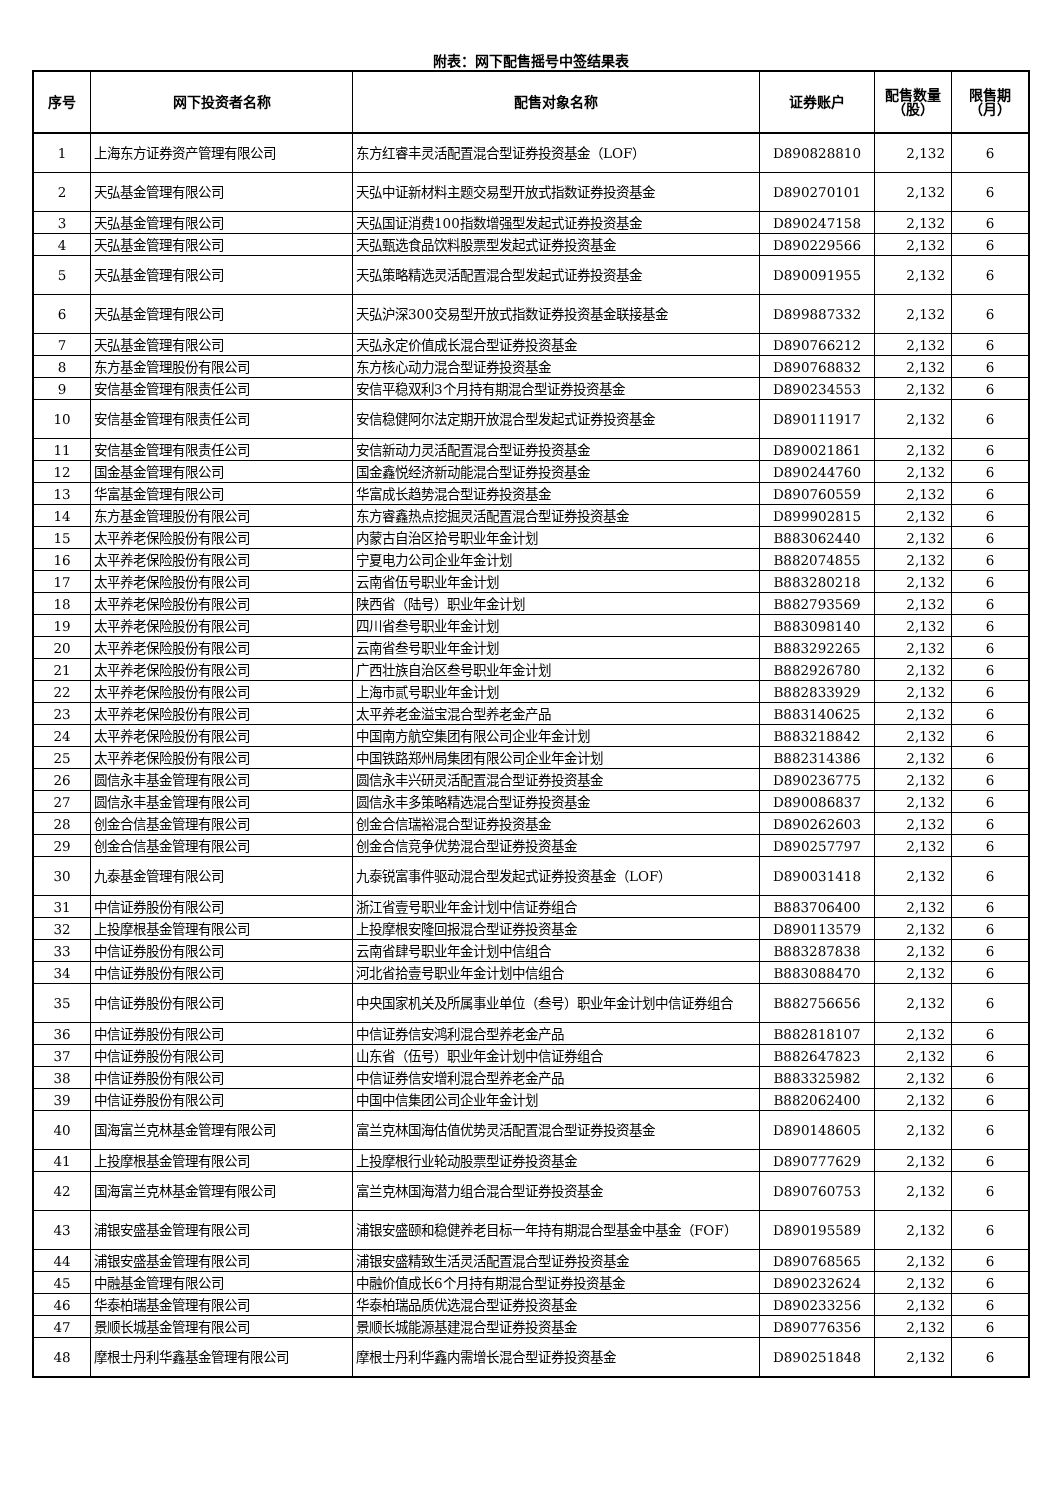附表：网下配售摇号中签结果表
| 序号 | 网下投资者名称 | 配售对象名称 | 证券账户 | 配售数量（股） | 限售期（月） |
| --- | --- | --- | --- | --- | --- |
| 1 | 上海东方证券资产管理有限公司 | 东方红睿丰灵活配置混合型证券投资基金（LOF） | D890828810 | 2,132 | 6 |
| 2 | 天弘基金管理有限公司 | 天弘中证新材料主题交易型开放式指数证券投资基金 | D890270101 | 2,132 | 6 |
| 3 | 天弘基金管理有限公司 | 天弘国证消费100指数增强型发起式证券投资基金 | D890247158 | 2,132 | 6 |
| 4 | 天弘基金管理有限公司 | 天弘甄选食品饮料股票型发起式证券投资基金 | D890229566 | 2,132 | 6 |
| 5 | 天弘基金管理有限公司 | 天弘策略精选灵活配置混合型发起式证券投资基金 | D890091955 | 2,132 | 6 |
| 6 | 天弘基金管理有限公司 | 天弘沪深300交易型开放式指数证券投资基金联接基金 | D899887332 | 2,132 | 6 |
| 7 | 天弘基金管理有限公司 | 天弘永定价值成长混合型证券投资基金 | D890766212 | 2,132 | 6 |
| 8 | 东方基金管理股份有限公司 | 东方核心动力混合型证券投资基金 | D890768832 | 2,132 | 6 |
| 9 | 安信基金管理有限责任公司 | 安信平稳双利3个月持有期混合型证券投资基金 | D890234553 | 2,132 | 6 |
| 10 | 安信基金管理有限责任公司 | 安信稳健阿尔法定期开放混合型发起式证券投资基金 | D890111917 | 2,132 | 6 |
| 11 | 安信基金管理有限责任公司 | 安信新动力灵活配置混合型证券投资基金 | D890021861 | 2,132 | 6 |
| 12 | 国金基金管理有限公司 | 国金鑫悦经济新动能混合型证券投资基金 | D890244760 | 2,132 | 6 |
| 13 | 华富基金管理有限公司 | 华富成长趋势混合型证券投资基金 | D890760559 | 2,132 | 6 |
| 14 | 东方基金管理股份有限公司 | 东方睿鑫热点挖掘灵活配置混合型证券投资基金 | D899902815 | 2,132 | 6 |
| 15 | 太平养老保险股份有限公司 | 内蒙古自治区拾号职业年金计划 | B883062440 | 2,132 | 6 |
| 16 | 太平养老保险股份有限公司 | 宁夏电力公司企业年金计划 | B882074855 | 2,132 | 6 |
| 17 | 太平养老保险股份有限公司 | 云南省伍号职业年金计划 | B883280218 | 2,132 | 6 |
| 18 | 太平养老保险股份有限公司 | 陕西省（陆号）职业年金计划 | B882793569 | 2,132 | 6 |
| 19 | 太平养老保险股份有限公司 | 四川省叁号职业年金计划 | B883098140 | 2,132 | 6 |
| 20 | 太平养老保险股份有限公司 | 云南省叁号职业年金计划 | B883292265 | 2,132 | 6 |
| 21 | 太平养老保险股份有限公司 | 广西壮族自治区叁号职业年金计划 | B882926780 | 2,132 | 6 |
| 22 | 太平养老保险股份有限公司 | 上海市贰号职业年金计划 | B882833929 | 2,132 | 6 |
| 23 | 太平养老保险股份有限公司 | 太平养老金溢宝混合型养老金产品 | B883140625 | 2,132 | 6 |
| 24 | 太平养老保险股份有限公司 | 中国南方航空集团有限公司企业年金计划 | B883218842 | 2,132 | 6 |
| 25 | 太平养老保险股份有限公司 | 中国铁路郑州局集团有限公司企业年金计划 | B882314386 | 2,132 | 6 |
| 26 | 圆信永丰基金管理有限公司 | 圆信永丰兴研灵活配置混合型证券投资基金 | D890236775 | 2,132 | 6 |
| 27 | 圆信永丰基金管理有限公司 | 圆信永丰多策略精选混合型证券投资基金 | D890086837 | 2,132 | 6 |
| 28 | 创金合信基金管理有限公司 | 创金合信瑞裕混合型证券投资基金 | D890262603 | 2,132 | 6 |
| 29 | 创金合信基金管理有限公司 | 创金合信竞争优势混合型证券投资基金 | D890257797 | 2,132 | 6 |
| 30 | 九泰基金管理有限公司 | 九泰锐富事件驱动混合型发起式证券投资基金（LOF） | D890031418 | 2,132 | 6 |
| 31 | 中信证券股份有限公司 | 浙江省壹号职业年金计划中信证券组合 | B883706400 | 2,132 | 6 |
| 32 | 上投摩根基金管理有限公司 | 上投摩根安隆回报混合型证券投资基金 | D890113579 | 2,132 | 6 |
| 33 | 中信证券股份有限公司 | 云南省肆号职业年金计划中信组合 | B883287838 | 2,132 | 6 |
| 34 | 中信证券股份有限公司 | 河北省拾壹号职业年金计划中信组合 | B883088470 | 2,132 | 6 |
| 35 | 中信证券股份有限公司 | 中央国家机关及所属事业单位（叁号）职业年金计划中信证券组合 | B882756656 | 2,132 | 6 |
| 36 | 中信证券股份有限公司 | 中信证券信安鸿利混合型养老金产品 | B882818107 | 2,132 | 6 |
| 37 | 中信证券股份有限公司 | 山东省（伍号）职业年金计划中信证券组合 | B882647823 | 2,132 | 6 |
| 38 | 中信证券股份有限公司 | 中信证券信安增利混合型养老金产品 | B883325982 | 2,132 | 6 |
| 39 | 中信证券股份有限公司 | 中国中信集团公司企业年金计划 | B882062400 | 2,132 | 6 |
| 40 | 国海富兰克林基金管理有限公司 | 富兰克林国海估值优势灵活配置混合型证券投资基金 | D890148605 | 2,132 | 6 |
| 41 | 上投摩根基金管理有限公司 | 上投摩根行业轮动股票型证券投资基金 | D890777629 | 2,132 | 6 |
| 42 | 国海富兰克林基金管理有限公司 | 富兰克林国海潜力组合混合型证券投资基金 | D890760753 | 2,132 | 6 |
| 43 | 浦银安盛基金管理有限公司 | 浦银安盛颐和稳健养老目标一年持有期混合型基金中基金（FOF） | D890195589 | 2,132 | 6 |
| 44 | 浦银安盛基金管理有限公司 | 浦银安盛精致生活灵活配置混合型证券投资基金 | D890768565 | 2,132 | 6 |
| 45 | 中融基金管理有限公司 | 中融价值成长6个月持有期混合型证券投资基金 | D890232624 | 2,132 | 6 |
| 46 | 华泰柏瑞基金管理有限公司 | 华泰柏瑞品质优选混合型证券投资基金 | D890233256 | 2,132 | 6 |
| 47 | 景顺长城基金管理有限公司 | 景顺长城能源基建混合型证券投资基金 | D890776356 | 2,132 | 6 |
| 48 | 摩根士丹利华鑫基金管理有限公司 | 摩根士丹利华鑫内需增长混合型证券投资基金 | D890251848 | 2,132 | 6 |